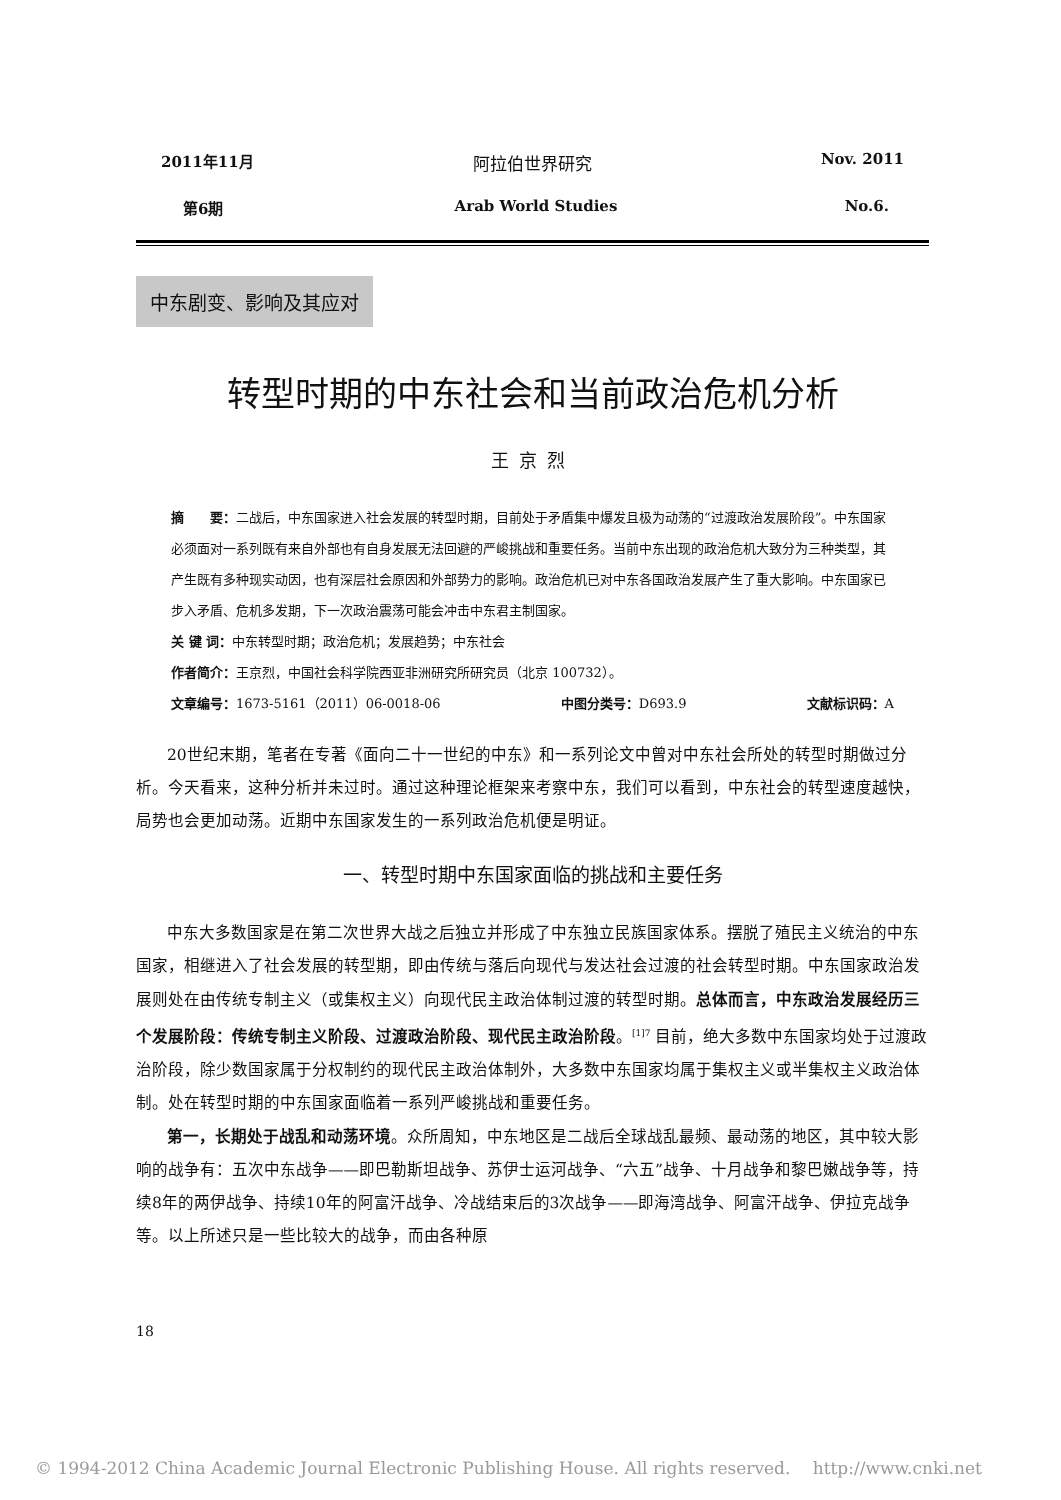2011年11月 阿拉伯世界研究 Nov. 2011
第6期 Arab World Studies No.6.
中东剧变、影响及其应对
转型时期的中东社会和当前政治危机分析
王京烈
摘　　要：二战后，中东国家进入社会发展的转型时期，目前处于矛盾集中爆发且极为动荡的“过渡政治发展阶段”。中东国家必须面对一系列既有来自外部也有自身发展无法回避的严峻挑战和重要任务。当前中东出现的政治危机大致分为三种类型，其产生既有多种现实动因，也有深层社会原因和外部势力的影响。政治危机已对中东各国政治发展产生了重大影响。中东国家已步入矛盾、危机多发期，下一次政治震荡可能会冲击中东君主制国家。
关 键 词：中东转型时期；政治危机；发展趋势；中东社会
作者简介：王京烈，中国社会科学院西亚非洲研究所研究员（北京 100732）。
文章编号：1673-5161（2011）06-0018-06 中图分类号：D693.9 文献标识码：A
20世纪末期，笔者在专著《面向二十一世纪的中东》和一系列论文中曾对中东社会所处的转型时期做过分析。今天看来，这种分析并未过时。通过这种理论框架来考察中东，我们可以看到，中东社会的转型速度越快，局势也会更加动荡。近期中东国家发生的一系列政治危机便是明证。
一、转型时期中东国家面临的挑战和主要任务
中东大多数国家是在第二次世界大战之后独立并形成了中东独立民族国家体系。摆脱了殖民主义统治的中东国家，相继进入了社会发展的转型期，即由传统与落后向现代与发达社会过渡的社会转型时期。中东国家政治发展则处在由传统专制主义（或集权主义）向现代民主政治体制过渡的转型时期。总体而言，中东政治发展经历三个发展阶段：传统专制主义阶段、过渡政治阶段、现代民主政治阶段。<sup>[1]7</sup> 目前，绝大多数中东国家均处于过渡政治阶段，除少数国家属于分权制约的现代民主政治体制外，大多数中东国家均属于集权主义或半集权主义政治体制。处在转型时期的中东国家面临着一系列严峻挑战和重要任务。
第一，长期处于战乱和动荡环境。众所周知，中东地区是二战后全球战乱最频、最动荡的地区，其中较大影响的战争有：五次中东战争——即巴勒斯坦战争、苏伊士运河战争、“六五”战争、十月战争和黎巴嫩战争等，持续8年的两伊战争、持续10年的阿富汗战争、冷战结束后的3次战争——即海湾战争、阿富汗战争、伊拉克战争等。以上所述只是一些比较大的战争，而由各种原
18
© 1994-2012 China Academic Journal Electronic Publishing House. All rights reserved.　 http://www.cnki.net